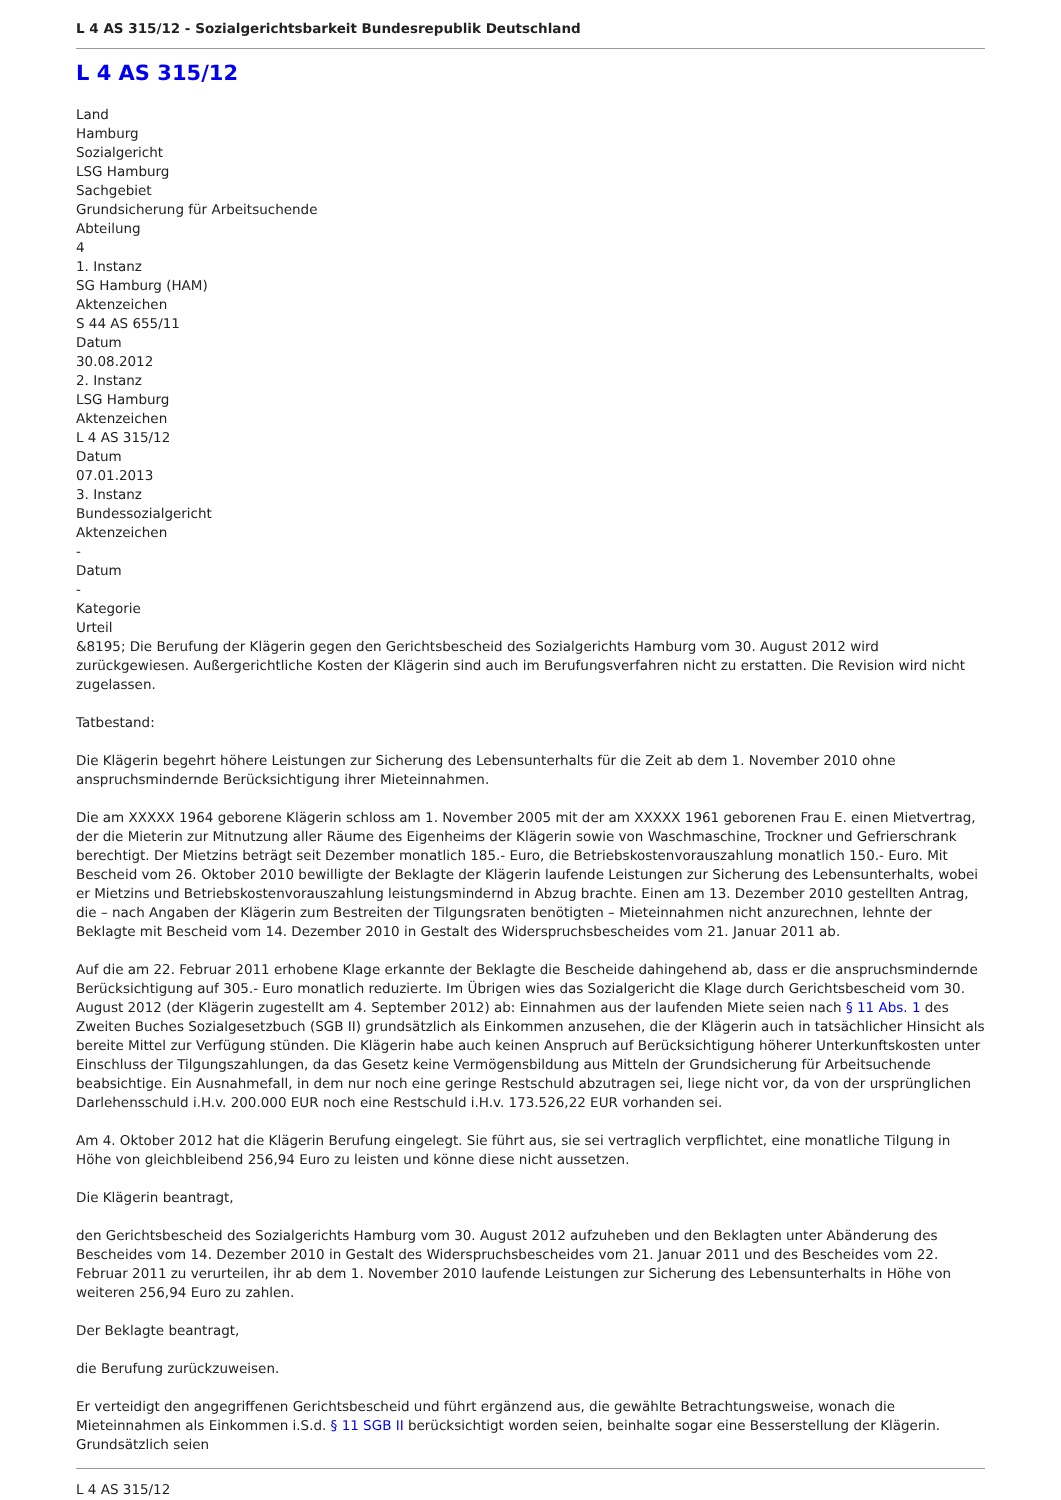L 4 AS 315/12 - Sozialgerichtsbarkeit Bundesrepublik Deutschland
L 4 AS 315/12
Land
Hamburg
Sozialgericht
LSG Hamburg
Sachgebiet
Grundsicherung für Arbeitsuchende
Abteilung
4
1. Instanz
SG Hamburg (HAM)
Aktenzeichen
S 44 AS 655/11
Datum
30.08.2012
2. Instanz
LSG Hamburg
Aktenzeichen
L 4 AS 315/12
Datum
07.01.2013
3. Instanz
Bundessozialgericht
Aktenzeichen
-
Datum
-
Kategorie
Urteil
&8195; Die Berufung der Klägerin gegen den Gerichtsbescheid des Sozialgerichts Hamburg vom 30. August 2012 wird zurückgewiesen. Außergerichtliche Kosten der Klägerin sind auch im Berufungsverfahren nicht zu erstatten. Die Revision wird nicht zugelassen.
Tatbestand:
Die Klägerin begehrt höhere Leistungen zur Sicherung des Lebensunterhalts für die Zeit ab dem 1. November 2010 ohne anspruchsmindernde Berücksichtigung ihrer Mieteinnahmen.
Die am XXXXX 1964 geborene Klägerin schloss am 1. November 2005 mit der am XXXXX 1961 geborenen Frau E. einen Mietvertrag, der die Mieterin zur Mitnutzung aller Räume des Eigenheims der Klägerin sowie von Waschmaschine, Trockner und Gefrierschrank berechtigt. Der Mietzins beträgt seit Dezember monatlich 185.- Euro, die Betriebskostenvorauszahlung monatlich 150.- Euro. Mit Bescheid vom 26. Oktober 2010 bewilligte der Beklagte der Klägerin laufende Leistungen zur Sicherung des Lebensunterhalts, wobei er Mietzins und Betriebskostenvorauszahlung leistungsmindernd in Abzug brachte. Einen am 13. Dezember 2010 gestellten Antrag, die – nach Angaben der Klägerin zum Bestreiten der Tilgungsraten benötigten – Mieteinnahmen nicht anzurechnen, lehnte der Beklagte mit Bescheid vom 14. Dezember 2010 in Gestalt des Widerspruchsbescheides vom 21. Januar 2011 ab.
Auf die am 22. Februar 2011 erhobene Klage erkannte der Beklagte die Bescheide dahingehend ab, dass er die anspruchsmindernde Berücksichtigung auf 305.- Euro monatlich reduzierte. Im Übrigen wies das Sozialgericht die Klage durch Gerichtsbescheid vom 30. August 2012 (der Klägerin zugestellt am 4. September 2012) ab: Einnahmen aus der laufenden Miete seien nach § 11 Abs. 1 des Zweiten Buches Sozialgesetzbuch (SGB II) grundsätzlich als Einkommen anzusehen, die der Klägerin auch in tatsächlicher Hinsicht als bereite Mittel zur Verfügung stünden. Die Klägerin habe auch keinen Anspruch auf Berücksichtigung höherer Unterkunftskosten unter Einschluss der Tilgungszahlungen, da das Gesetz keine Vermögensbildung aus Mitteln der Grundsicherung für Arbeitsuchende beabsichtige. Ein Ausnahmefall, in dem nur noch eine geringe Restschuld abzutragen sei, liege nicht vor, da von der ursprünglichen Darlehensschuld i.H.v. 200.000 EUR noch eine Restschuld i.H.v. 173.526,22 EUR vorhanden sei.
Am 4. Oktober 2012 hat die Klägerin Berufung eingelegt. Sie führt aus, sie sei vertraglich verpflichtet, eine monatliche Tilgung in Höhe von gleichbleibend 256,94 Euro zu leisten und könne diese nicht aussetzen.
Die Klägerin beantragt,
den Gerichtsbescheid des Sozialgerichts Hamburg vom 30. August 2012 aufzuheben und den Beklagten unter Abänderung des Bescheides vom 14. Dezember 2010 in Gestalt des Widerspruchsbescheides vom 21. Januar 2011 und des Bescheides vom 22. Februar 2011 zu verurteilen, ihr ab dem 1. November 2010 laufende Leistungen zur Sicherung des Lebensunterhalts in Höhe von weiteren 256,94 Euro zu zahlen.
Der Beklagte beantragt,
die Berufung zurückzuweisen.
Er verteidigt den angegriffenen Gerichtsbescheid und führt ergänzend aus, die gewählte Betrachtungsweise, wonach die Mieteinnahmen als Einkommen i.S.d. § 11 SGB II berücksichtigt worden seien, beinhalte sogar eine Besserstellung der Klägerin. Grundsätzlich seien
L 4 AS 315/12